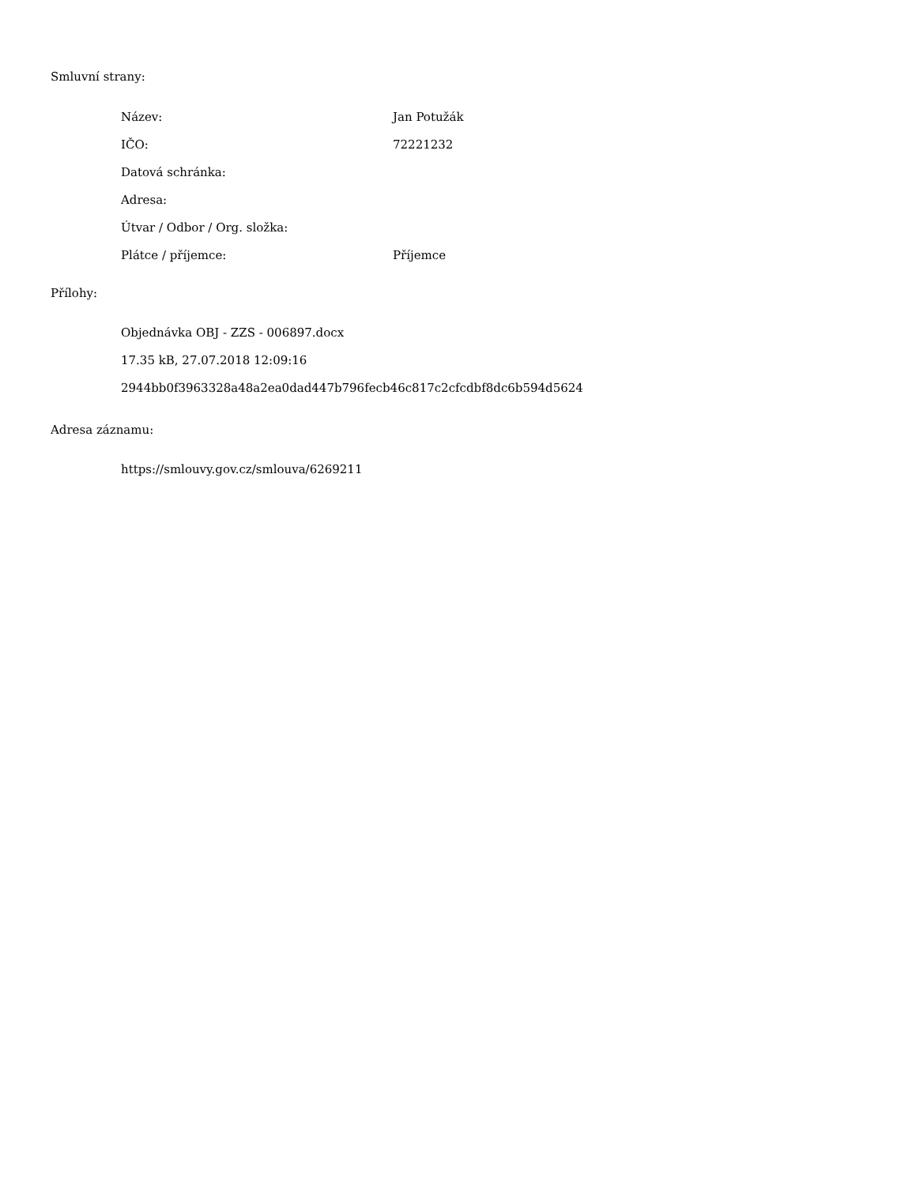Smluvní strany:
| Název: | Jan Potužák |
| IČO: | 72221232 |
| Datová schránka: | |
| Adresa: | |
| Útvar / Odbor / Org. složka: | |
| Plátce / příjemce: | Příjemce |
Přílohy:
Objednávka OBJ - ZZS - 006897.docx
17.35 kB, 27.07.2018 12:09:16
2944bb0f3963328a48a2ea0dad447b796fecb46c817c2cfcdbf8dc6b594d5624
Adresa záznamu:
https://smlouvy.gov.cz/smlouva/6269211